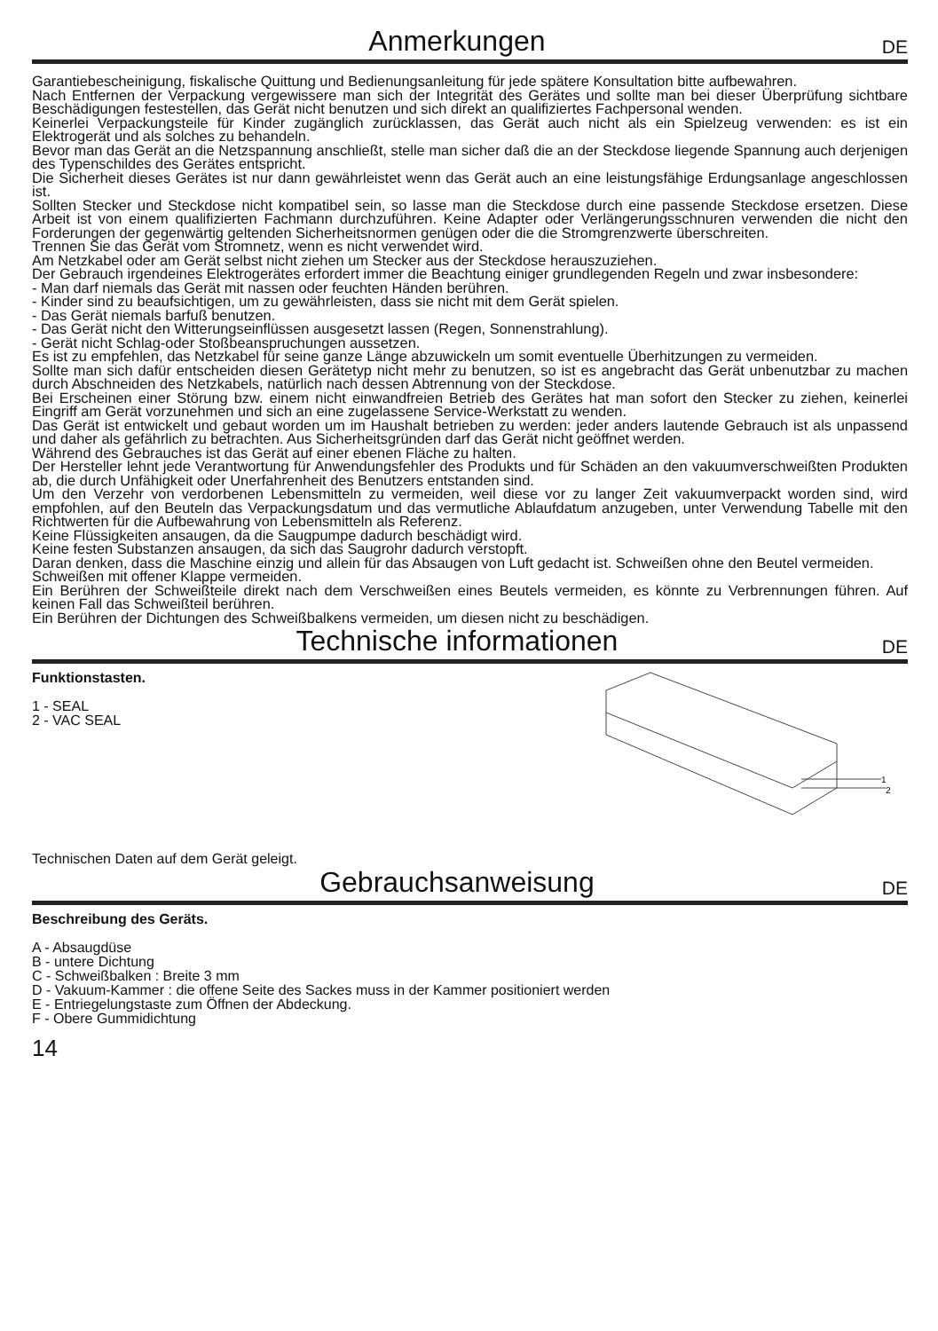Anmerkungen
DE
Garantiebescheinigung, fiskalische Quittung und Bedienungsanleitung für jede spätere Konsultation bitte aufbewahren.
Nach Entfernen der Verpackung vergewissere man sich der Integrität des Gerätes und sollte man bei dieser Überprüfung sichtbare Beschädigungen festestellen, das Gerät nicht benutzen und sich direkt an qualifiziertes Fachpersonal wenden.
Keinerlei Verpackungsteile für Kinder zugänglich zurücklassen, das Gerät auch nicht als ein Spielzeug verwenden: es ist ein Elektrogerät und als solches zu behandeln.
Bevor man das Gerät an die Netzspannung anschließt, stelle man sicher daß die an der Steckdose liegende Spannung auch derjenigen des Typenschildes des Gerätes entspricht.
Die Sicherheit dieses Gerätes ist nur dann gewährleistet wenn das Gerät auch an eine leistungsfähige Erdungsanlage angeschlossen ist.
Sollten Stecker und Steckdose nicht kompatibel sein, so lasse man die Steckdose durch eine passende Steckdose ersetzen. Diese Arbeit ist von einem qualifizierten Fachmann durchzuführen. Keine Adapter oder Verlängerungsschnuren verwenden die nicht den Forderungen der gegenwärtig geltenden Sicherheitsnormen genügen oder die die Stromgrenzwerte überschreiten.
Trennen Sie das Gerät vom Stromnetz, wenn es nicht verwendet wird.
Am Netzkabel oder am Gerät selbst nicht ziehen um Stecker aus der Steckdose herauszuziehen.
Der Gebrauch irgendeines Elektrogerätes erfordert immer die Beachtung einiger grundlegenden Regeln und zwar insbesondere:
- Man darf niemals das Gerät mit nassen oder feuchten Händen berühren.
- Kinder sind zu beaufsichtigen, um zu gewährleisten, dass sie nicht mit dem Gerät spielen.
- Das Gerät niemals barfuß benutzen.
- Das Gerät nicht den Witterungseinflüssen ausgesetzt lassen (Regen, Sonnenstrahlung).
- Gerät nicht Schlag-oder Stoßbeanspruchungen aussetzen.
Es ist zu empfehlen, das Netzkabel für seine ganze Länge abzuwickeln um somit eventuelle Überhitzungen zu vermeiden.
Sollte man sich dafür entscheiden diesen Gerätetyp nicht mehr zu benutzen, so ist es angebracht das Gerät unbenutzbar zu machen durch Abschneiden des Netzkabels, natürlich nach dessen Abtrennung von der Steckdose.
Bei Erscheinen einer Störung bzw. einem nicht einwandfreien Betrieb des Gerätes hat man sofort den Stecker zu ziehen, keinerlei Eingriff am Gerät vorzunehmen und sich an eine zugelassene Service-Werkstatt zu wenden.
Das Gerät ist entwickelt und gebaut worden um im Haushalt betrieben zu werden: jeder anders lautende Gebrauch ist als unpassend und daher als gefährlich zu betrachten. Aus Sicherheitsgründen darf das Gerät nicht geöffnet werden.
Während des Gebrauches ist das Gerät auf einer ebenen Fläche zu halten.
Der Hersteller lehnt jede Verantwortung für Anwendungsfehler des Produkts und für Schäden an den vakuumverschweißten Produkten ab, die durch Unfähigkeit oder Unerfahrenheit des Benutzers entstanden sind.
Um den Verzehr von verdorbenen Lebensmitteln zu vermeiden, weil diese vor zu langer Zeit vakuumverpackt worden sind, wird empfohlen, auf den Beuteln das Verpackungsdatum und das vermutliche Ablaufdatum anzugeben, unter Verwendung Tabelle mit den Richtwerten für die Aufbewahrung von Lebensmitteln als Referenz.
Keine Flüssigkeiten ansaugen, da die Saugpumpe dadurch beschädigt wird.
Keine festen Substanzen ansaugen, da sich das Saugrohr dadurch verstopft.
Daran denken, dass die Maschine einzig und allein für das Absaugen von Luft gedacht ist. Schweißen ohne den Beutel vermeiden.
Schweißen mit offener Klappe vermeiden.
Ein Berühren der Schweißteile direkt nach dem Verschweißen eines Beutels vermeiden, es könnte zu Verbrennungen führen. Auf keinen Fall das Schweißteil berühren.
Ein Berühren der Dichtungen des Schweißbalkens vermeiden, um diesen nicht zu beschädigen.
Technische informationen
DE
Funktionstasten.
1 - SEAL
2 - VAC SEAL
Technischen Daten auf dem Gerät geleigt.
1
2
Gebrauchsanweisung
DE
Beschreibung des Geräts.
A - Absaugdüse
B - untere Dichtung
C - Schweißbalken : Breite 3 mm
D - Vakuum-Kammer : die offene Seite des Sackes muss in der Kammer positioniert werden
E - Entriegelungstaste zum Öffnen der Abdeckung.
F - Obere Gummidichtung
14